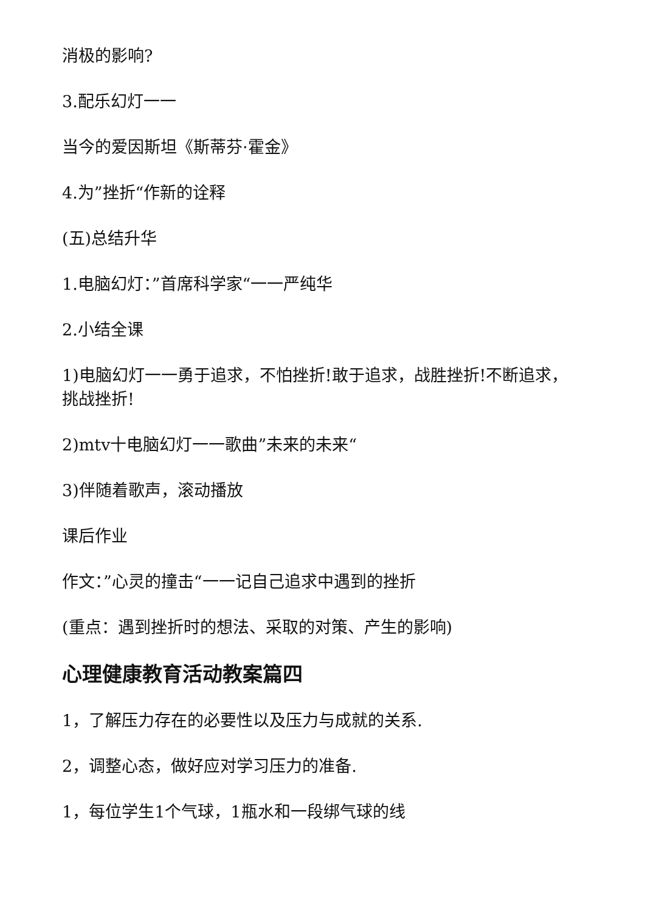消极的影响?
3.配乐幻灯一一
当今的爱因斯坦《斯蒂芬·霍金》
4.为”挫折“作新的诠释
(五)总结升华
1.电脑幻灯：”首席科学家“一一严纯华
2.小结全课
1)电脑幻灯一一勇于追求，不怕挫折!敢于追求，战胜挫折!不断追求，挑战挫折!
2)mtv十电脑幻灯一一歌曲”未来的未来“
3)伴随着歌声，滚动播放
课后作业
作文：”心灵的撞击“一一记自己追求中遇到的挫折
(重点：遇到挫折时的想法、采取的对策、产生的影响)
心理健康教育活动教案篇四
1，了解压力存在的必要性以及压力与成就的关系.
2，调整心态，做好应对学习压力的准备.
1，每位学生1个气球，1瓶水和一段绑气球的线